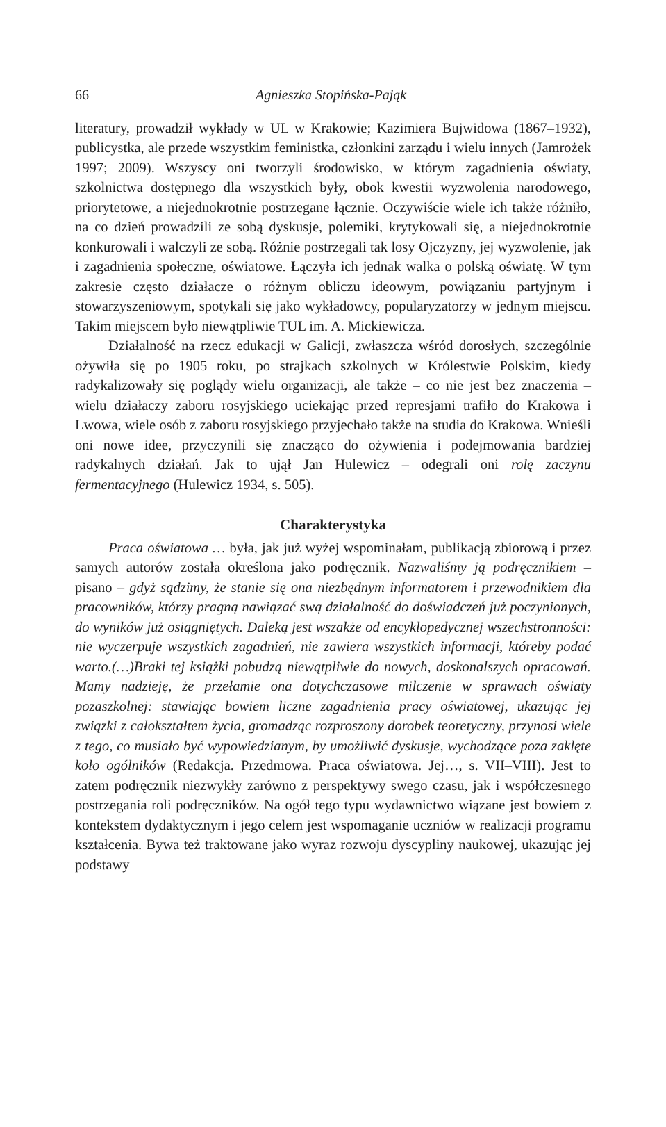66 Agnieszka Stopińska-Pająk
literatury, prowadził wykłady w UL w Krakowie; Kazimiera Bujwidowa (1867–1932), publicystka, ale przede wszystkim feministka, członkini zarządu i wielu innych (Jamrożek 1997; 2009). Wszyscy oni tworzyli środowisko, w którym zagadnienia oświaty, szkolnictwa dostępnego dla wszystkich były, obok kwestii wyzwolenia narodowego, priorytetowe, a niejednokrotnie postrzegane łącznie. Oczywiście wiele ich także różniło, na co dzień prowadzili ze sobą dyskusje, polemiki, krytykowali się, a niejednokrotnie konkurowali i walczyli ze sobą. Różnie postrzegali tak losy Ojczyzny, jej wyzwolenie, jak i zagadnienia społeczne, oświatowe. Łączyła ich jednak walka o polską oświatę. W tym zakresie często działacze o różnym obliczu ideowym, powiązaniu partyjnym i stowarzyszeniowym, spotykali się jako wykładowcy, popularyzatorzy w jednym miejscu. Takim miejscem było niewątpliwie TUL im. A. Mickiewicza.
Działalność na rzecz edukacji w Galicji, zwłaszcza wśród dorosłych, szczególnie ożywiła się po 1905 roku, po strajkach szkolnych w Królestwie Polskim, kiedy radykalizowały się poglądy wielu organizacji, ale także – co nie jest bez znaczenia – wielu działaczy zaboru rosyjskiego uciekając przed represjami trafiło do Krakowa i Lwowa, wiele osób z zaboru rosyjskiego przyjechało także na studia do Krakowa. Wnieśli oni nowe idee, przyczynili się znacząco do ożywienia i podejmowania bardziej radykalnych działań. Jak to ujął Jan Hulewicz – odegrali oni rolę zaczynu fermentacyjnego (Hulewicz 1934, s. 505).
Charakterystyka
Praca oświatowa … była, jak już wyżej wspominałam, publikacją zbiorową i przez samych autorów została określona jako podręcznik. Nazwaliśmy ją podręcznikiem – pisano – gdyż sądzimy, że stanie się ona niezbędnym informatorem i przewodnikiem dla pracowników, którzy pragną nawiązać swą działalność do doświadczeń już poczynionych, do wyników już osiągniętych. Daleką jest wszakże od encyklopedycznej wszechstronności: nie wyczerpuje wszystkich zagadnień, nie zawiera wszystkich informacji, któreby podać warto.(…)Braki tej książki pobudzą niewątpliwie do nowych, doskonalszych opracowań. Mamy nadzieję, że przełamie ona dotychczasowe milczenie w sprawach oświaty pozaszkolnej: stawiając bowiem liczne zagadnienia pracy oświatowej, ukazując jej związki z całokształtem życia, gromadząc rozproszony dorobek teoretyczny, przynosi wiele z tego, co musiało być wypowiedzianym, by umożliwić dyskusje, wychodzące poza zaklęte koło ogólników (Redakcja. Przedmowa. Praca oświatowa. Jej…, s. VII–VIII). Jest to zatem podręcznik niezwykły zarówno z perspektywy swego czasu, jak i współczesnego postrzegania roli podręczników. Na ogół tego typu wydawnictwo wiązane jest bowiem z kontekstem dydaktycznym i jego celem jest wspomaganie uczniów w realizacji programu kształcenia. Bywa też traktowane jako wyraz rozwoju dyscypliny naukowej, ukazując jej podstawy